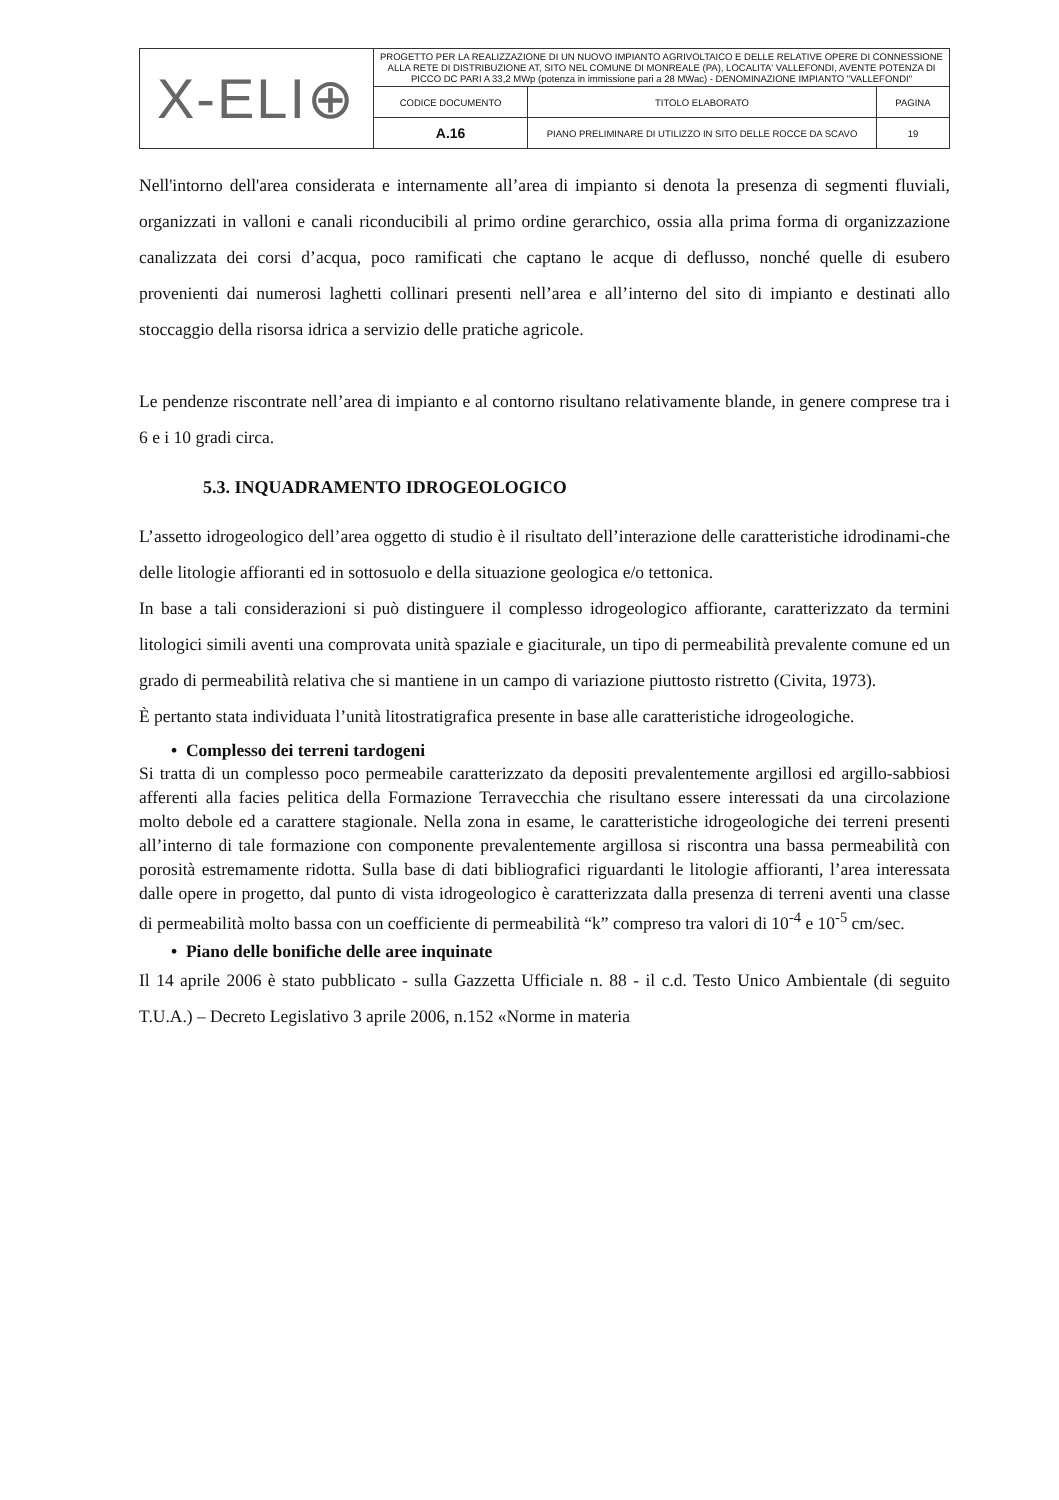| X-ELI⊕ | PROGETTO PER LA REALIZZAZIONE DI UN NUOVO IMPIANTO AGRIVOLTAICO E DELLE RELATIVE OPERE DI CONNESSIONE ALLA RETE DI DISTRIBUZIONE AT, SITO NEL COMUNE DI MONREALE (PA), LOCALITA' VALLEFONDI, AVENTE POTENZA DI PICCO DC PARI A 33,2 MWp (potenza in immissione pari a 28 MWac) - DENOMINAZIONE IMPIANTO "VALLEFONDI" | | |
| | CODICE DOCUMENTO | TITOLO ELABORATO | PAGINA |
| | A.16 | PIANO PRELIMINARE DI UTILIZZO IN SITO DELLE ROCCE DA SCAVO | 19 |
Nell'intorno dell'area considerata e internamente all’area di impianto si denota la presenza di segmenti fluviali, organizzati in valloni e canali riconducibili al primo ordine gerarchico, ossia alla prima forma di organizzazione canalizzata dei corsi d’acqua, poco ramificati che captano le acque di deflusso, nonché quelle di esubero provenienti dai numerosi laghetti collinari presenti nell’area e all’interno del sito di impianto e destinati allo stoccaggio della risorsa idrica a servizio delle pratiche agricole.
Le pendenze riscontrate nell’area di impianto e al contorno risultano relativamente blande, in genere comprese tra i 6 e i 10 gradi circa.
5.3. INQUADRAMENTO IDROGEOLOGICO
L’assetto idrogeologico dell’area oggetto di studio è il risultato dell’interazione delle caratteristiche idrodinami-che delle litologie affioranti ed in sottosuolo e della situazione geologica e/o tettonica.
In base a tali considerazioni si può distinguere il complesso idrogeologico affiorante, caratterizzato da termini litologici simili aventi una comprovata unità spaziale e giaciturale, un tipo di permeabilità prevalente comune ed un grado di permeabilità relativa che si mantiene in un campo di variazione piuttosto ristretto (Civita, 1973).
È pertanto stata individuata l’unità litostratigrafica presente in base alle caratteristiche idrogeologiche.
• Complesso dei terreni tardogeni
Si tratta di un complesso poco permeabile caratterizzato da depositi prevalentemente argillosi ed argillo-sabbiosi afferenti alla facies pelitica della Formazione Terravecchia che risultano essere interessati da una circolazione molto debole ed a carattere stagionale. Nella zona in esame, le caratteristiche idrogeologiche dei terreni presenti all’interno di tale formazione con componente prevalentemente argillosa si riscontra una bassa permeabilità con porosità estremamente ridotta. Sulla base di dati bibliografici riguardanti le litologie affioranti, l’area interessata dalle opere in progetto, dal punto di vista idrogeologico è caratterizzata dalla presenza di terreni aventi una classe di permeabilità molto bassa con un coefficiente di permeabilità “k” compreso tra valori di 10<sup>-4</sup> e 10<sup>-5</sup> cm/sec.
• Piano delle bonifiche delle aree inquinate
Il 14 aprile 2006 è stato pubblicato - sulla Gazzetta Ufficiale n. 88 - il c.d. Testo Unico Ambientale (di seguito T.U.A.) – Decreto Legislativo 3 aprile 2006, n.152 «Norme in materia